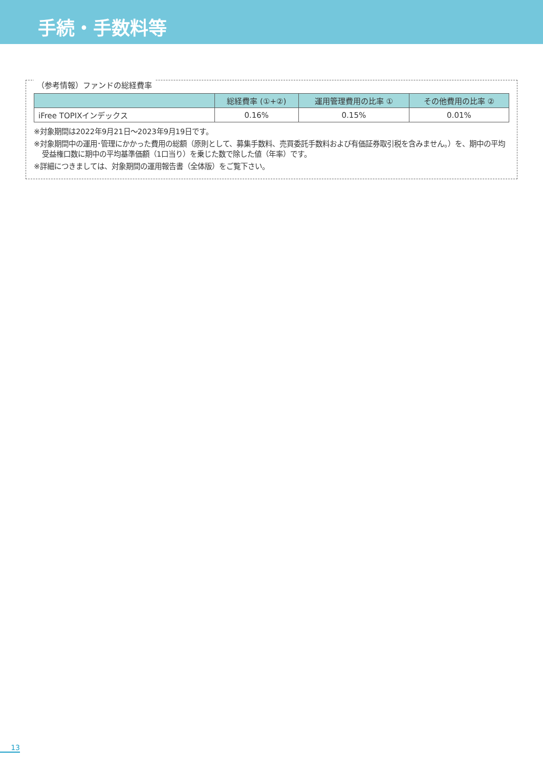手続・手数料等
（参考情報）ファンドの総経費率
| | 総経費率 (①+②) | 運用管理費用の比率 ① | その他費用の比率 ② |
| --- | --- | --- | --- |
| iFree TOPIXインデックス | 0.16% | 0.15% | 0.01% |
※対象期間は2022年9月21日～2023年9月19日です。
※対象期間中の運用･管理にかかった費用の総額（原則として、募集手数料、売買委託手数料および有価証券取引税を含みません。）を、期中の平均受益権口数に期中の平均基準価額（1口当り）を乗じた数で除した値（年率）です。
※詳細につきましては、対象期間の運用報告書（全体版）をご覧下さい。
13